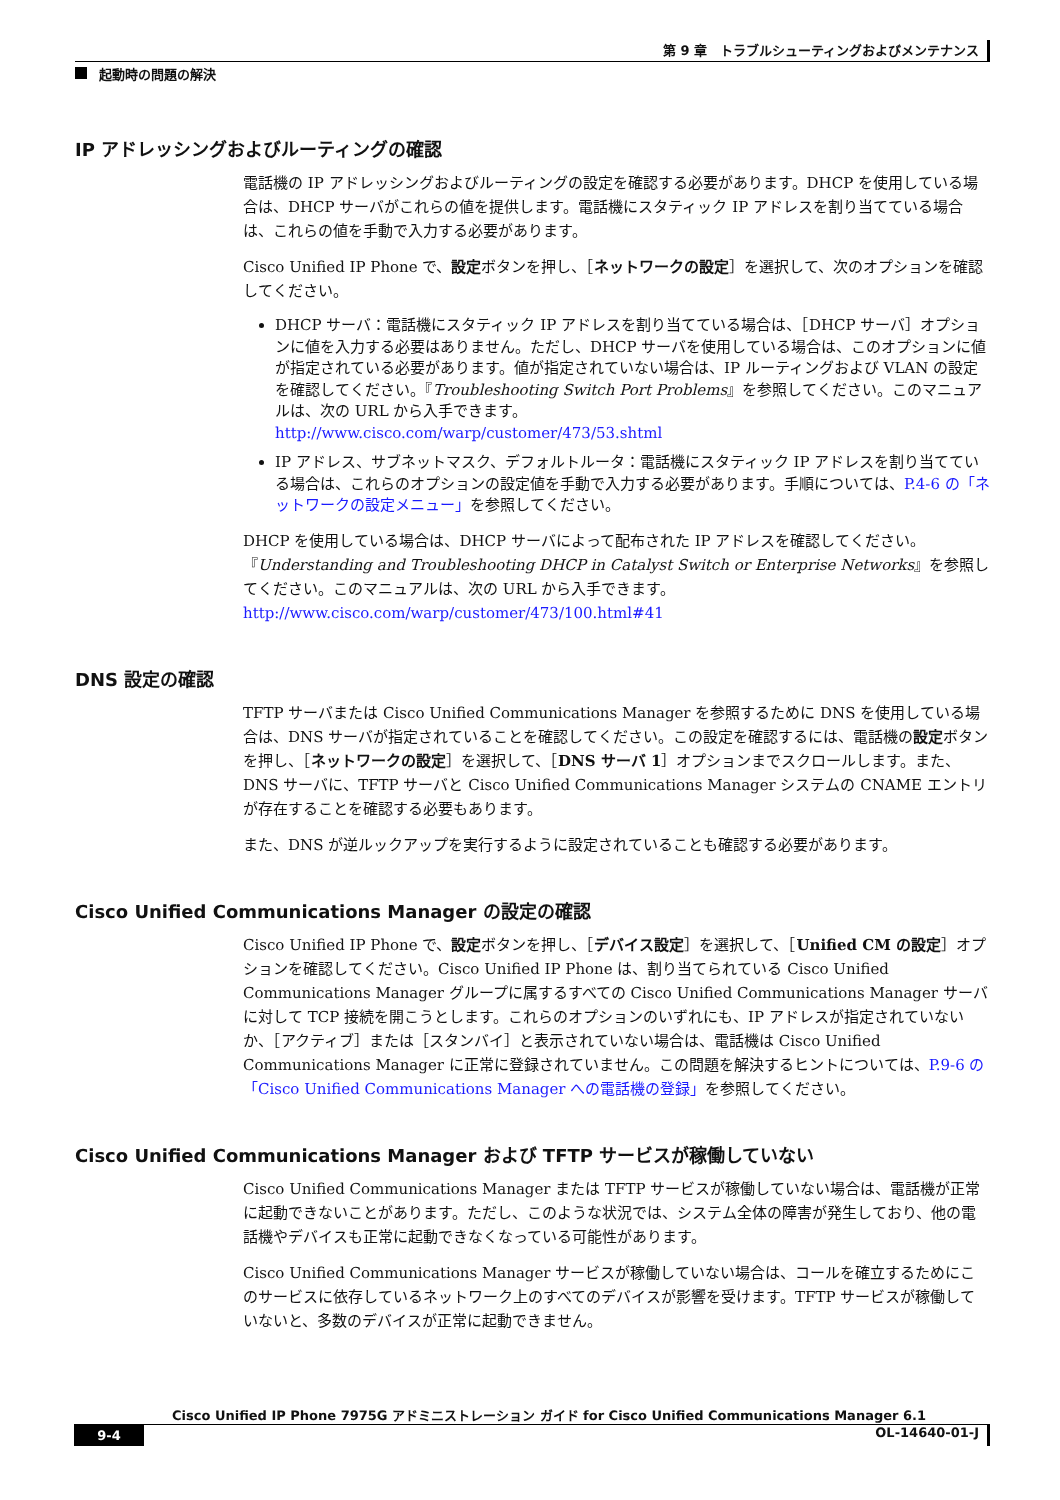第 9 章　トラブルシューティングおよびメンテナンス
起動時の問題の解決
IP アドレッシングおよびルーティングの確認
電話機の IP アドレッシングおよびルーティングの設定を確認する必要があります。DHCP を使用している場合は、DHCP サーバがこれらの値を提供します。電話機にスタティック IP アドレスを割り当てている場合は、これらの値を手動で入力する必要があります。
Cisco Unified IP Phone で、設定ボタンを押し、［ネットワークの設定］を選択して、次のオプションを確認してください。
DHCP サーバ：電話機にスタティック IP アドレスを割り当てている場合は、［DHCP サーバ］オプションに値を入力する必要はありません。ただし、DHCP サーバを使用している場合は、このオプションに値が指定されている必要があります。値が指定されていない場合は、IP ルーティングおよび VLAN の設定を確認してください。『Troubleshooting Switch Port Problems』を参照してください。このマニュアルは、次の URL から入手できます。
http://www.cisco.com/warp/customer/473/53.shtml
IP アドレス、サブネットマスク、デフォルトルータ：電話機にスタティック IP アドレスを割り当てている場合は、これらのオプションの設定値を手動で入力する必要があります。手順については、P.4-6 の「ネットワークの設定メニュー」を参照してください。
DHCP を使用している場合は、DHCP サーバによって配布された IP アドレスを確認してください。『Understanding and Troubleshooting DHCP in Catalyst Switch or Enterprise Networks』を参照してください。このマニュアルは、次の URL から入手できます。
http://www.cisco.com/warp/customer/473/100.html#41
DNS 設定の確認
TFTP サーバまたは Cisco Unified Communications Manager を参照するために DNS を使用している場合は、DNS サーバが指定されていることを確認してください。この設定を確認するには、電話機の設定ボタンを押し、［ネットワークの設定］を選択して、［DNS サーバ 1］オプションまでスクロールします。また、DNS サーバに、TFTP サーバと Cisco Unified Communications Manager システムの CNAME エントリが存在することを確認する必要もあります。
また、DNS が逆ルックアップを実行するように設定されていることも確認する必要があります。
Cisco Unified Communications Manager の設定の確認
Cisco Unified IP Phone で、設定ボタンを押し、［デバイス設定］を選択して、［Unified CM の設定］オプションを確認してください。Cisco Unified IP Phone は、割り当てられている Cisco Unified Communications Manager グループに属するすべての Cisco Unified Communications Manager サーバに対して TCP 接続を開こうとします。これらのオプションのいずれにも、IP アドレスが指定されていないか、［アクティブ］または［スタンバイ］と表示されていない場合は、電話機は Cisco Unified Communications Manager に正常に登録されていません。この問題を解決するヒントについては、P.9-6 の「Cisco Unified Communications Manager への電話機の登録」を参照してください。
Cisco Unified Communications Manager および TFTP サービスが稼働していない
Cisco Unified Communications Manager または TFTP サービスが稼働していない場合は、電話機が正常に起動できないことがあります。ただし、このような状況では、システム全体の障害が発生しており、他の電話機やデバイスも正常に起動できなくなっている可能性があります。
Cisco Unified Communications Manager サービスが稼働していない場合は、コールを確立するためにこのサービスに依存しているネットワーク上のすべてのデバイスが影響を受けます。TFTP サービスが稼働していないと、多数のデバイスが正常に起動できません。
Cisco Unified IP Phone 7975G アドミニストレーション ガイド for Cisco Unified Communications Manager 6.1
9-4
OL-14640-01-J